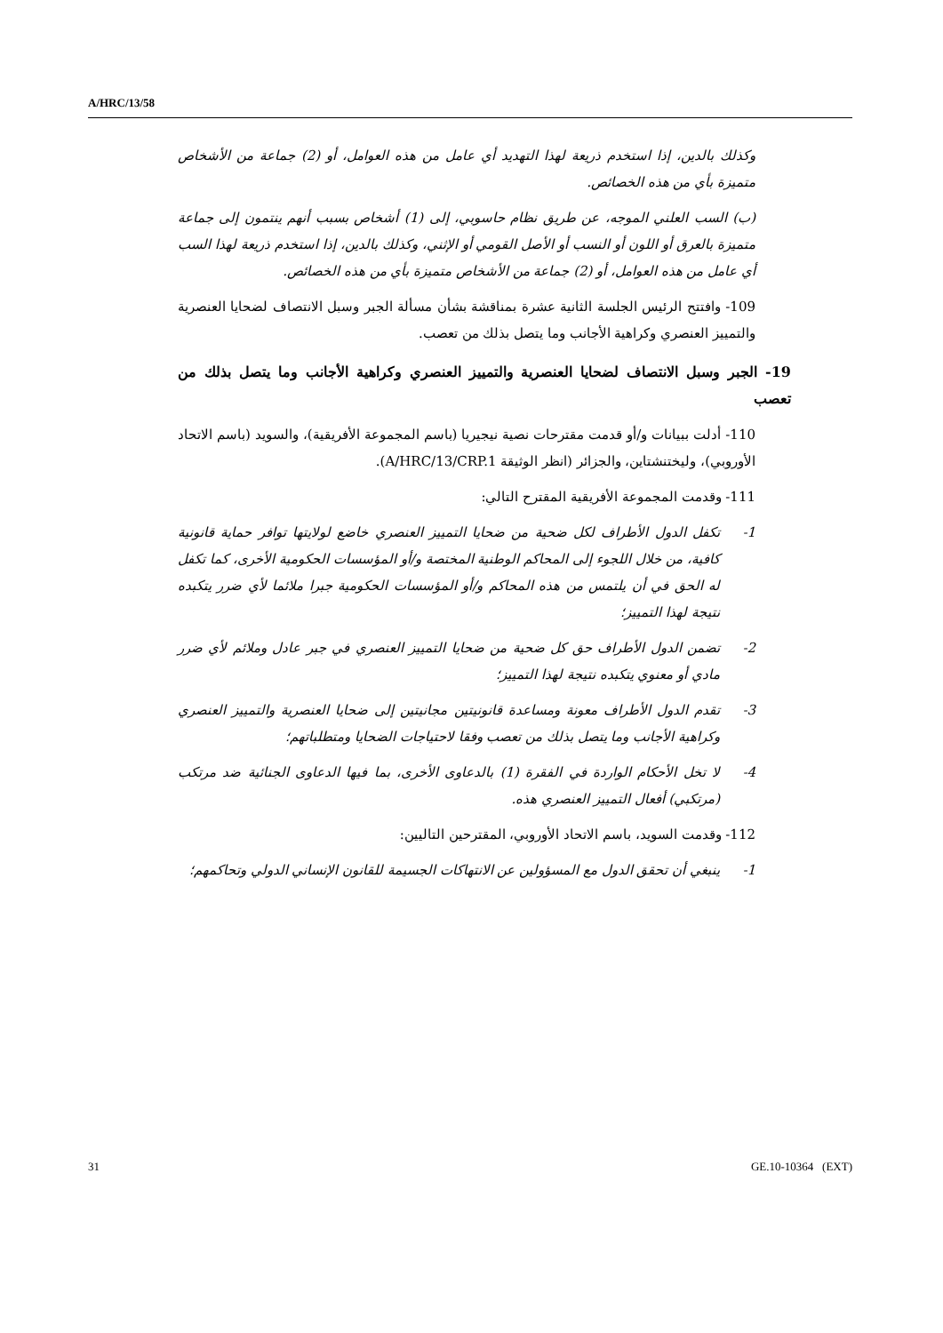A/HRC/13/58
وكذلك بالدين، إذا استخدم ذريعة لهذا التهديد أي عامل من هذه العوامل، أو (2) جماعة من الأشخاص متميزة بأي من هذه الخصائص.
(ب) السب العلني الموجه، عن طريق نظام حاسوبي، إلى (1) أشخاص بسبب أنهم ينتمون إلى جماعة متميزة بالعرق أو اللون أو النسب أو الأصل القومي أو الإثني، وكذلك بالدين، إذا استخدم ذريعة لهذا السب أي عامل من هذه العوامل، أو (2) جماعة من الأشخاص متميزة بأي من هذه الخصائص.
109- وافتتح الرئيس الجلسة الثانية عشرة بمناقشة بشأن مسألة الجبر وسبل الانتصاف لضحايا العنصرية والتمييز العنصري وكراهية الأجانب وما يتصل بذلك من تعصب.
19- الجبر وسبل الانتصاف لضحايا العنصرية والتمييز العنصري وكراهية الأجانب وما يتصل بذلك من تعصب
110- أدلت ببيانات و/أو قدمت مقترحات نصية نيجيريا (باسم المجموعة الأفريقية)، والسويد (باسم الاتحاد الأوروبي)، وليختنشتاين، والجزائر (انظر الوثيقة A/HRC/13/CRP.1).
111- وقدمت المجموعة الأفريقية المقترح التالي:
1- تكفل الدول الأطراف لكل ضحية من ضحايا التمييز العنصري خاضع لولايتها توافر حماية قانونية كافية، من خلال اللجوء إلى المحاكم الوطنية المختصة و/أو المؤسسات الحكومية الأخرى، كما تكفل له الحق في أن يلتمس من هذه المحاكم و/أو المؤسسات الحكومية جبرا ملائما لأي ضرر يتكبده نتيجة لهذا التمييز؛
2- تضمن الدول الأطراف حق كل ضحية من ضحايا التمييز العنصري في جبر عادل وملائم لأي ضرر مادي أو معنوي يتكبده نتيجة لهذا التمييز؛
3- تقدم الدول الأطراف معونة ومساعدة قانونيتين مجانيتين إلى ضحايا العنصرية والتمييز العنصري وكراهية الأجانب وما يتصل بذلك من تعصب وفقا لاحتياجات الضحايا ومتطلباتهم؛
4- لا تخل الأحكام الواردة في الفقرة (1) بالدعاوى الأخرى، بما فيها الدعاوى الجنائية ضد مرتكب (مرتكبي) أفعال التمييز العنصري هذه.
112- وقدمت السويد، باسم الاتحاد الأوروبي، المقترحين التاليين:
1- ينبغي أن تحقق الدول مع المسؤولين عن الانتهاكات الجسيمة للقانون الإنساني الدولي وتحاكمهم؛
31 GE.10-10364 (EXT)